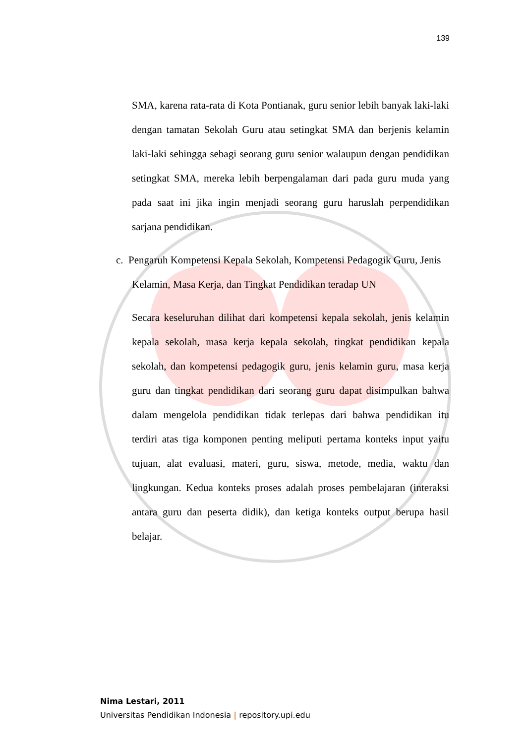139
SMA, karena rata-rata di Kota Pontianak, guru senior lebih banyak laki-laki dengan tamatan Sekolah Guru atau setingkat SMA dan berjenis kelamin laki-laki sehingga sebagi seorang guru senior walaupun dengan pendidikan setingkat SMA, mereka lebih berpengalaman dari pada guru muda yang pada saat ini jika ingin menjadi seorang guru haruslah perpendidikan sarjana pendidikan.
c. Pengaruh Kompetensi Kepala Sekolah, Kompetensi Pedagogik Guru, Jenis
Kelamin, Masa Kerja, dan Tingkat Pendidikan teradap UN
Secara keseluruhan dilihat dari kompetensi kepala sekolah, jenis kelamin kepala sekolah, masa kerja kepala sekolah, tingkat pendidikan kepala sekolah, dan kompetensi pedagogik guru, jenis kelamin guru, masa kerja guru dan tingkat pendidikan dari seorang guru dapat disimpulkan bahwa dalam mengelola pendidikan tidak terlepas dari bahwa pendidikan itu terdiri atas tiga komponen penting meliputi pertama konteks input yaitu tujuan, alat evaluasi, materi, guru, siswa, metode, media, waktu dan lingkungan. Kedua konteks proses adalah proses pembelajaran (interaksi antara guru dan peserta didik), dan ketiga konteks output berupa hasil belajar.
Nima Lestari, 2011
Universitas Pendidikan Indonesia | repository.upi.edu